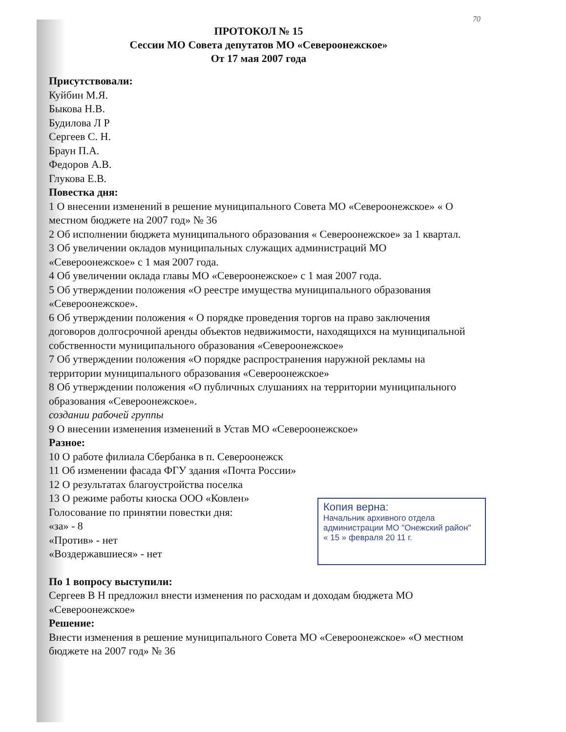70
ПРОТОКОЛ № 15
Сессии МО Совета депутатов МО «Североонежское»
От 17 мая 2007 года
Присутствовали:
Куйбин М.Я.
Быкова Н.В.
Будилова Л Р
Сергеев С. Н.
Браун П.А.
Федоров А.В.
Глукова Е.В.
Повестка дня:
1 О внесении изменений в решение муниципального Совета МО «Североонежское» « О местном бюджете на 2007 год» № 36
2 Об исполнении бюджета муниципального образования « Североонежское» за 1 квартал.
3 Об увеличении окладов муниципальных служащих администраций МО «Североонежское» с 1 мая 2007 года.
4 Об увеличении оклада главы МО «Североонежское» с 1 мая 2007 года.
5 Об утверждении положения «О реестре имущества муниципального образования «Североонежское».
6 Об утверждении положения « О порядке проведения торгов на право заключения договоров долгосрочной аренды объектов недвижимости, находящихся на муниципальной собственности муниципального образования «Североонежское»
7 Об утверждении положения «О порядке распространения наружной рекламы на территории муниципального образования «Североонежское»
8 Об утверждении положения «О публичных слушаниях на территории муниципального образования «Североонежское».
создании рабочей группы
9 О внесении изменения изменений в Устав МО «Североонежское»
Разное:
10 О работе филиала Сбербанка в п. Североонежск
11 Об изменении фасада ФГУ здания «Почта России»
12 О результатах благоустройства поселка
13 О режиме работы киоска ООО «Ковлен»
Голосование по принятии повестки дня:
«за» - 8
«Против» - нет
«Воздержавшиеся» - нет
По 1 вопросу выступили:
Сергеев В Н предложил внести изменения по расходам и доходам бюджета МО «Североонежское»
Решение:
Внести изменения в решение муниципального Совета МО «Североонежское» «О местном бюджете на 2007 год» № 36
Копия верна:
Начальник архивного отдела
администрации МО "Онежский район"
« 15 » февраля 20 11 г.